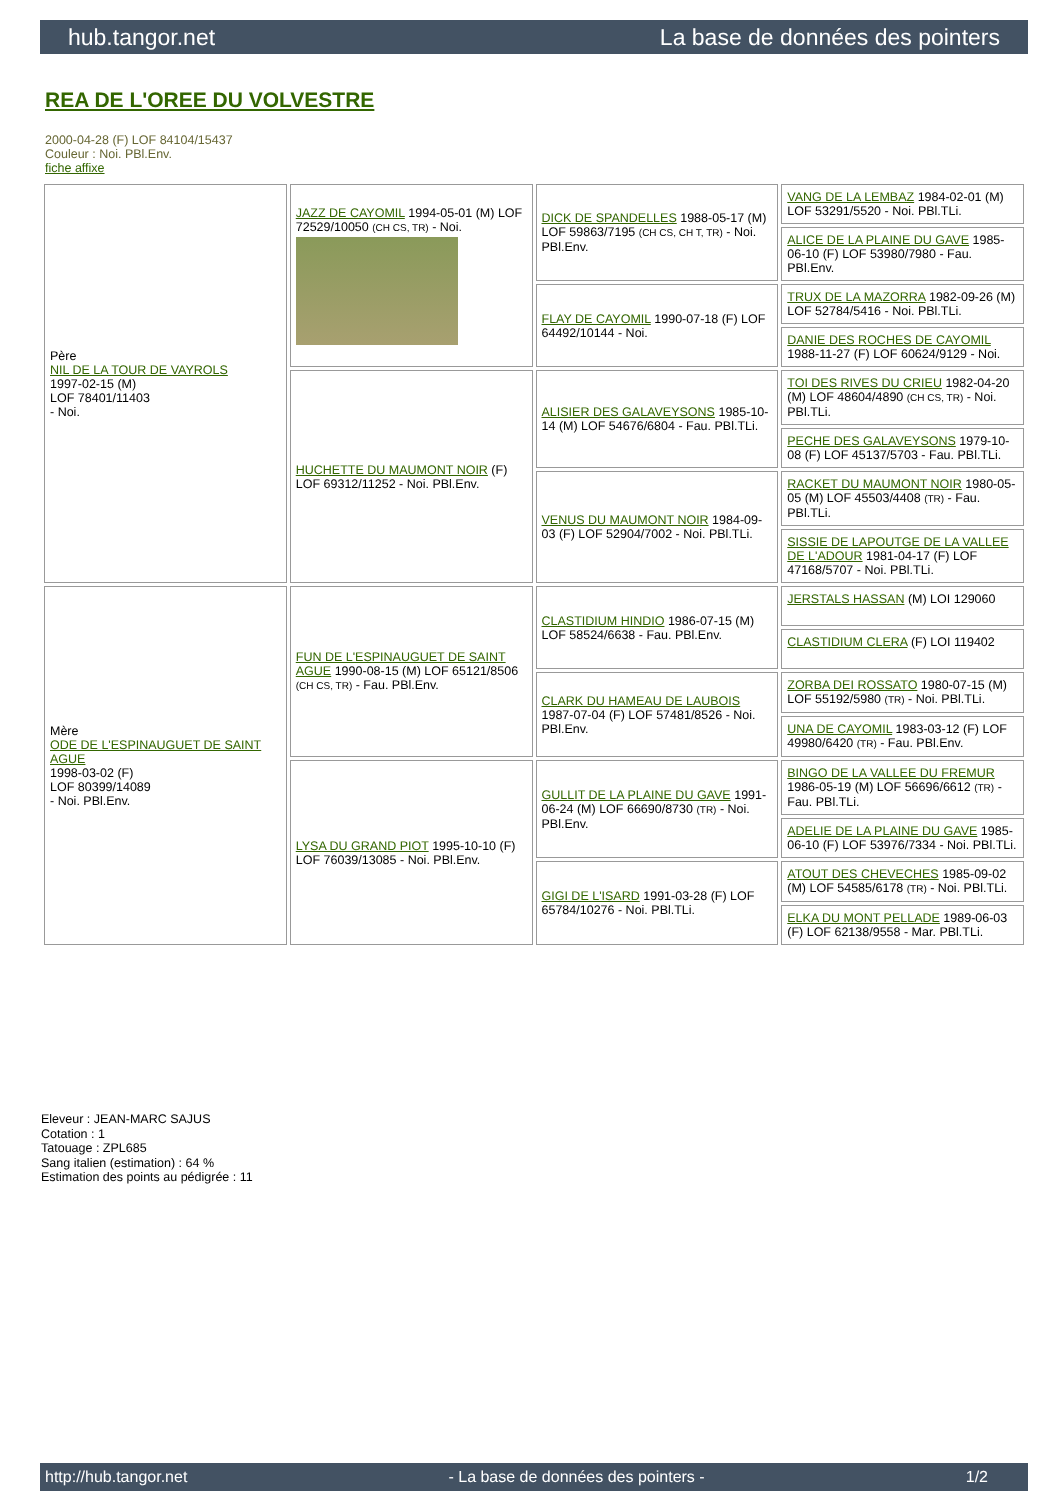hub.tangor.net La base de données des pointers
REA DE L'OREE DU VOLVESTRE
2000-04-28 (F) LOF 84104/15437
Couleur : Noi. PBl.Env.
fiche affixe
| Père NIL DE LA TOUR DE VAYROLS 1997-02-15 (M) LOF 78401/11403 - Noi. | JAZZ DE CAYOMIL 1994-05-01 (M) LOF 72529/10050 (CH CS, TR) - Noi. | DICK DE SPANDELLES 1988-05-17 (M) LOF 59863/7195 (CH CS, CH T, TR) - Noi. PBl.Env. | VANG DE LA LEMBAZ 1984-02-01 (M) LOF 53291/5520 - Noi. PBl.TLi. |
| | | | ALICE DE LA PLAINE DU GAVE 1985-06-10 (F) LOF 53980/7980 - Fau. PBl.Env. |
| | | FLAY DE CAYOMIL 1990-07-18 (F) LOF 64492/10144 - Noi. | TRUX DE LA MAZORRA 1982-09-26 (M) LOF 52784/5416 - Noi. PBl.TLi. |
| | | | DANIE DES ROCHES DE CAYOMIL 1988-11-27 (F) LOF 60624/9129 - Noi. |
| | HUCHETTE DU MAUMONT NOIR (F) LOF 69312/11252 - Noi. PBl.Env. | ALISIER DES GALAVEYSONS 1985-10-14 (M) LOF 54676/6804 - Fau. PBl.TLi. | TOI DES RIVES DU CRIEU 1982-04-20 (M) LOF 48604/4890 (CH CS, TR) - Noi. PBl.TLi. |
| | | | PECHE DES GALAVEYSONS 1979-10-08 (F) LOF 45137/5703 - Fau. PBl.TLi. |
| | | VENUS DU MAUMONT NOIR 1984-09-03 (F) LOF 52904/7002 - Noi. PBl.TLi. | RACKET DU MAUMONT NOIR 1980-05-05 (M) LOF 45503/4408 (TR) - Fau. PBl.TLi. |
| | | | SISSIE DE LAPOUTGE DE LA VALLEE DE L'ADOUR 1981-04-17 (F) LOF 47168/5707 - Noi. PBl.TLi. |
| Mère ODE DE L'ESPINAUGUET DE SAINT AGUE 1998-03-02 (F) LOF 80399/14089 - Noi. PBl.Env. | FUN DE L'ESPINAUGUET DE SAINT AGUE 1990-08-15 (M) LOF 65121/8506 (CH CS, TR) - Fau. PBl.Env. | CLASTIDIUM HINDIO 1986-07-15 (M) LOF 58524/6638 - Fau. PBl.Env. | JERSTALS HASSAN (M) LOI 129060 |
| | | | CLASTIDIUM CLERA (F) LOI 119402 |
| | | CLARK DU HAMEAU DE LAUBOIS 1987-07-04 (F) LOF 57481/8526 - Noi. PBl.Env. | ZORBA DEI ROSSATO 1980-07-15 (M) LOF 55192/5980 (TR) - Noi. PBl.TLi. |
| | | | UNA DE CAYOMIL 1983-03-12 (F) LOF 49980/6420 (TR) - Fau. PBl.Env. |
| | LYSA DU GRAND PIOT 1995-10-10 (F) LOF 76039/13085 - Noi. PBl.Env. | GULLIT DE LA PLAINE DU GAVE 1991-06-24 (M) LOF 66690/8730 (TR) - Noi. PBl.Env. | BINGO DE LA VALLEE DU FREMUR 1986-05-19 (M) LOF 56696/6612 (TR) - Fau. PBl.TLi. |
| | | | ADELIE DE LA PLAINE DU GAVE 1985-06-10 (F) LOF 53976/7334 - Noi. PBl.TLi. |
| | | GIGI DE L'ISARD 1991-03-28 (F) LOF 65784/10276 - Noi. PBl.TLi. | ATOUT DES CHEVECHES 1985-09-02 (M) LOF 54585/6178 (TR) - Noi. PBl.TLi. |
| | | | ELKA DU MONT PELLADE 1989-06-03 (F) LOF 62138/9558 - Mar. PBl.TLi. |
Eleveur : JEAN-MARC SAJUS
Cotation : 1
Tatouage : ZPL685
Sang italien (estimation) : 64 %
Estimation des points au pédigrée : 11
http://hub.tangor.net - La base de données des pointers - 1/2